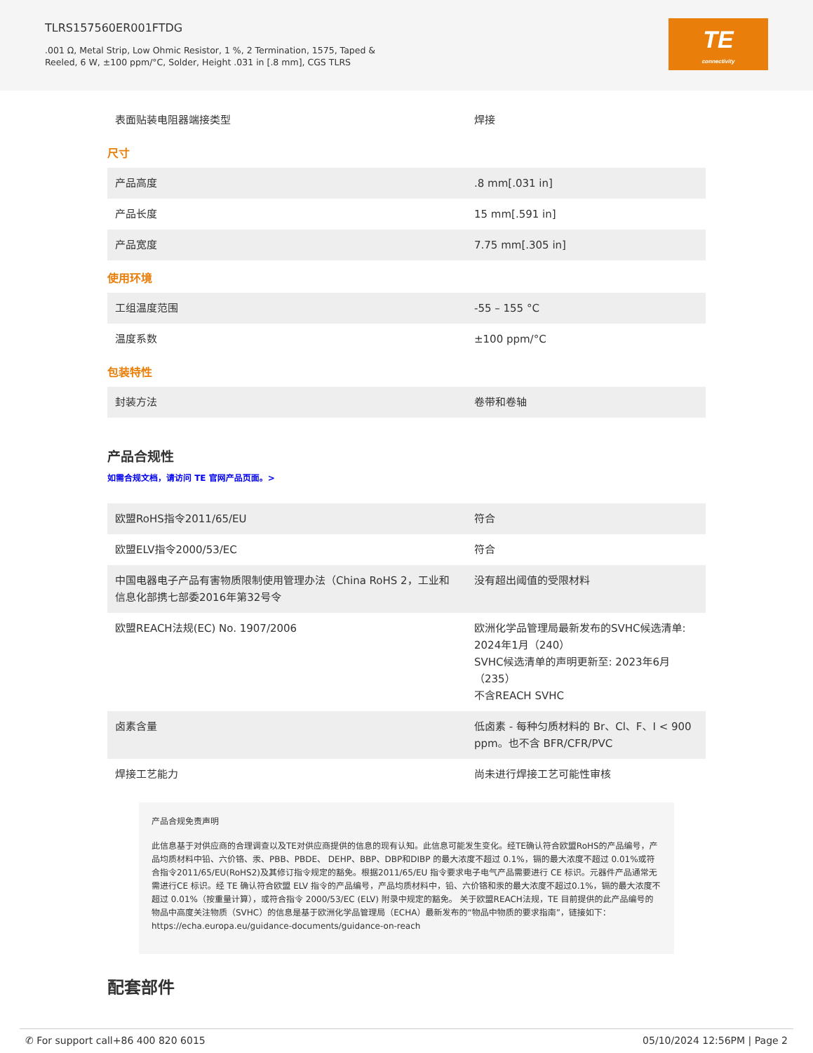TLRS157560ER001FTDG
.001 Ω, Metal Strip, Low Ohmic Resistor, 1 %, 2 Termination, 1575, Taped & Reeled, 6 W, ±100 ppm/°C, Solder, Height .031 in [.8 mm], CGS TLRS
TE
connectivity
| 表面贴装电阻器端接类型 | 焊接 |
尺寸
| 产品高度 | .8 mm[.031 in] |
| 产品长度 | 15 mm[.591 in] |
| 产品宽度 | 7.75 mm[.305 in] |
使用环境
| 工组温度范围 | -55 – 155 °C |
| 温度系数 | ±100 ppm/°C |
包装特性
| 封装方法 | 卷带和卷轴 |
产品合规性
如需合规文档，请访问 TE 官网产品页面。>
| 欧盟RoHS指令2011/65/EU | 符合 |
| 欧盟ELV指令2000/53/EC | 符合 |
| 中国电器电子产品有害物质限制使用管理办法（China RoHS 2，工业和信息化部携七部委2016年第32号令 | 没有超出阈值的受限材料 |
| 欧盟REACH法规(EC) No. 1907/2006 | 欧洲化学品管理局最新发布的SVHC候选清单: 2024年1月（240） SVHC候选清单的声明更新至: 2023年6月（235） 不含REACH SVHC |
| 卤素含量 | 低卤素 - 每种匀质材料的 Br、Cl、F、I < 900 ppm。也不含 BFR/CFR/PVC |
| 焊接工艺能力 | 尚未进行焊接工艺可能性审核 |
产品合规免责声明
此信息基于对供应商的合理调查以及TE对供应商提供的信息的现有认知。此信息可能发生变化。经TE确认符合欧盟RoHS的产品编号，产品均质材料中铅、六价铬、汞、PBB、PBDE、 DEHP、BBP、DBP和DIBP 的最大浓度不超过 0.1%，镉的最大浓度不超过 0.01%或符合指令2011/65/EU(RoHS2)及其修订指令规定的豁免。根据2011/65/EU 指令要求电子电气产品需要进行 CE 标识。元器件产品通常无需进行CE 标识。经 TE 确认符合欧盟 ELV 指令的产品编号，产品均质材料中，铅、六价铬和汞的最大浓度不超过0.1%，镉的最大浓度不超过 0.01%（按重量计算），或符合指令 2000/53/EC (ELV) 附录中规定的豁免。 关于欧盟REACH法规，TE 目前提供的此产品编号的物品中高度关注物质（SVHC）的信息是基于欧洲化学品管理局（ECHA）最新发布的“物品中物质的要求指南”，链接如下：https://echa.europa.eu/guidance-documents/guidance-on-reach
配套部件
✆ For support call+86 400 820 6015 05/10/2024 12:56PM | Page 2